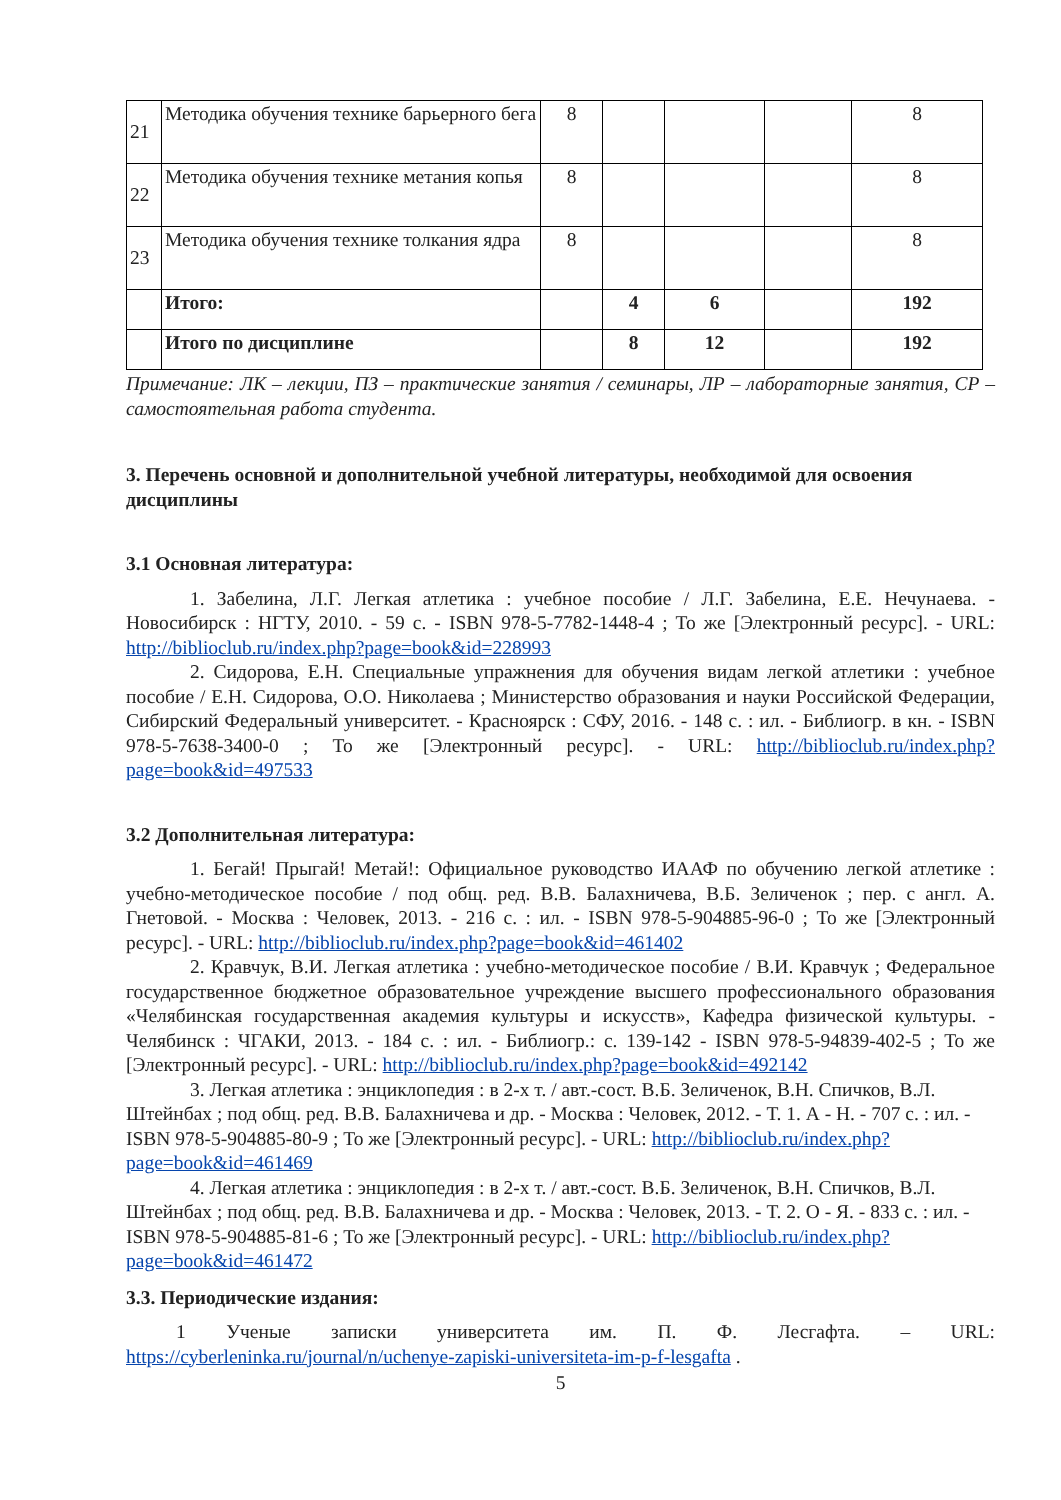| 21 | Методика обучения технике барьерного бега | 8 | | | | 8 |
| 22 | Методика обучения технике метания копья | 8 | | | | 8 |
| 23 | Методика обучения технике толкания ядра | 8 | | | | 8 |
| | Итого: | | 4 | 6 | | 192 |
| | Итого по дисциплине | | 8 | 12 | | 192 |
Примечание: ЛК – лекции, ПЗ – практические занятия / семинары, ЛР – лабораторные занятия, СР – самостоятельная работа студента.
3. Перечень основной и дополнительной учебной литературы, необходимой для освоения дисциплины
3.1 Основная литература:
1. Забелина, Л.Г. Легкая атлетика : учебное пособие / Л.Г. Забелина, Е.Е. Нечунаева. - Новосибирск : НГТУ, 2010. - 59 с. - ISBN 978-5-7782-1448-4 ; То же [Электронный ресурс]. - URL: http://biblioclub.ru/index.php?page=book&id=228993
2. Сидорова, Е.Н. Специальные упражнения для обучения видам легкой атлетики : учебное пособие / Е.Н. Сидорова, О.О. Николаева ; Министерство образования и науки Российской Федерации, Сибирский Федеральный университет. - Красноярск : СФУ, 2016. - 148 с. : ил. - Библиогр. в кн. - ISBN 978-5-7638-3400-0 ; То же [Электронный ресурс]. - URL: http://biblioclub.ru/index.php?page=book&id=497533
3.2 Дополнительная литература:
1. Бегай! Прыгай! Метай!: Официальное руководство ИААФ по обучению легкой атлетике : учебно-методическое пособие / под общ. ред. В.В. Балахничева, В.Б. Зеличенок ; пер. с англ. А. Гнетовой. - Москва : Человек, 2013. - 216 с. : ил. - ISBN 978-5-904885-96-0 ; То же [Электронный ресурс]. - URL: http://biblioclub.ru/index.php?page=book&id=461402
2. Кравчук, В.И. Легкая атлетика : учебно-методическое пособие / В.И. Кравчук ; Федеральное государственное бюджетное образовательное учреждение высшего профессионального образования «Челябинская государственная академия культуры и искусств», Кафедра физической культуры. - Челябинск : ЧГАКИ, 2013. - 184 с. : ил. - Библиогр.: с. 139-142 - ISBN 978-5-94839-402-5 ; То же [Электронный ресурс]. - URL: http://biblioclub.ru/index.php?page=book&id=492142
3. Легкая атлетика : энциклопедия : в 2-х т. / авт.-сост. В.Б. Зеличенок, В.Н. Спичков, В.Л. Штейнбах ; под общ. ред. В.В. Балахничева и др. - Москва : Человек, 2012. - Т. 1. А - Н. - 707 с. : ил. - ISBN 978-5-904885-80-9 ; То же [Электронный ресурс]. - URL: http://biblioclub.ru/index.php?page=book&id=461469
4. Легкая атлетика : энциклопедия : в 2-х т. / авт.-сост. В.Б. Зеличенок, В.Н. Спичков, В.Л. Штейнбах ; под общ. ред. В.В. Балахничева и др. - Москва : Человек, 2013. - Т. 2. О - Я. - 833 с. : ил. - ISBN 978-5-904885-81-6 ; То же [Электронный ресурс]. - URL: http://biblioclub.ru/index.php?page=book&id=461472
3.3. Периодические издания:
1 Ученые записки университета им. П. Ф. Лесгафта. – URL: https://cyberleninka.ru/journal/n/uchenye-zapiski-universiteta-im-p-f-lesgafta .
5